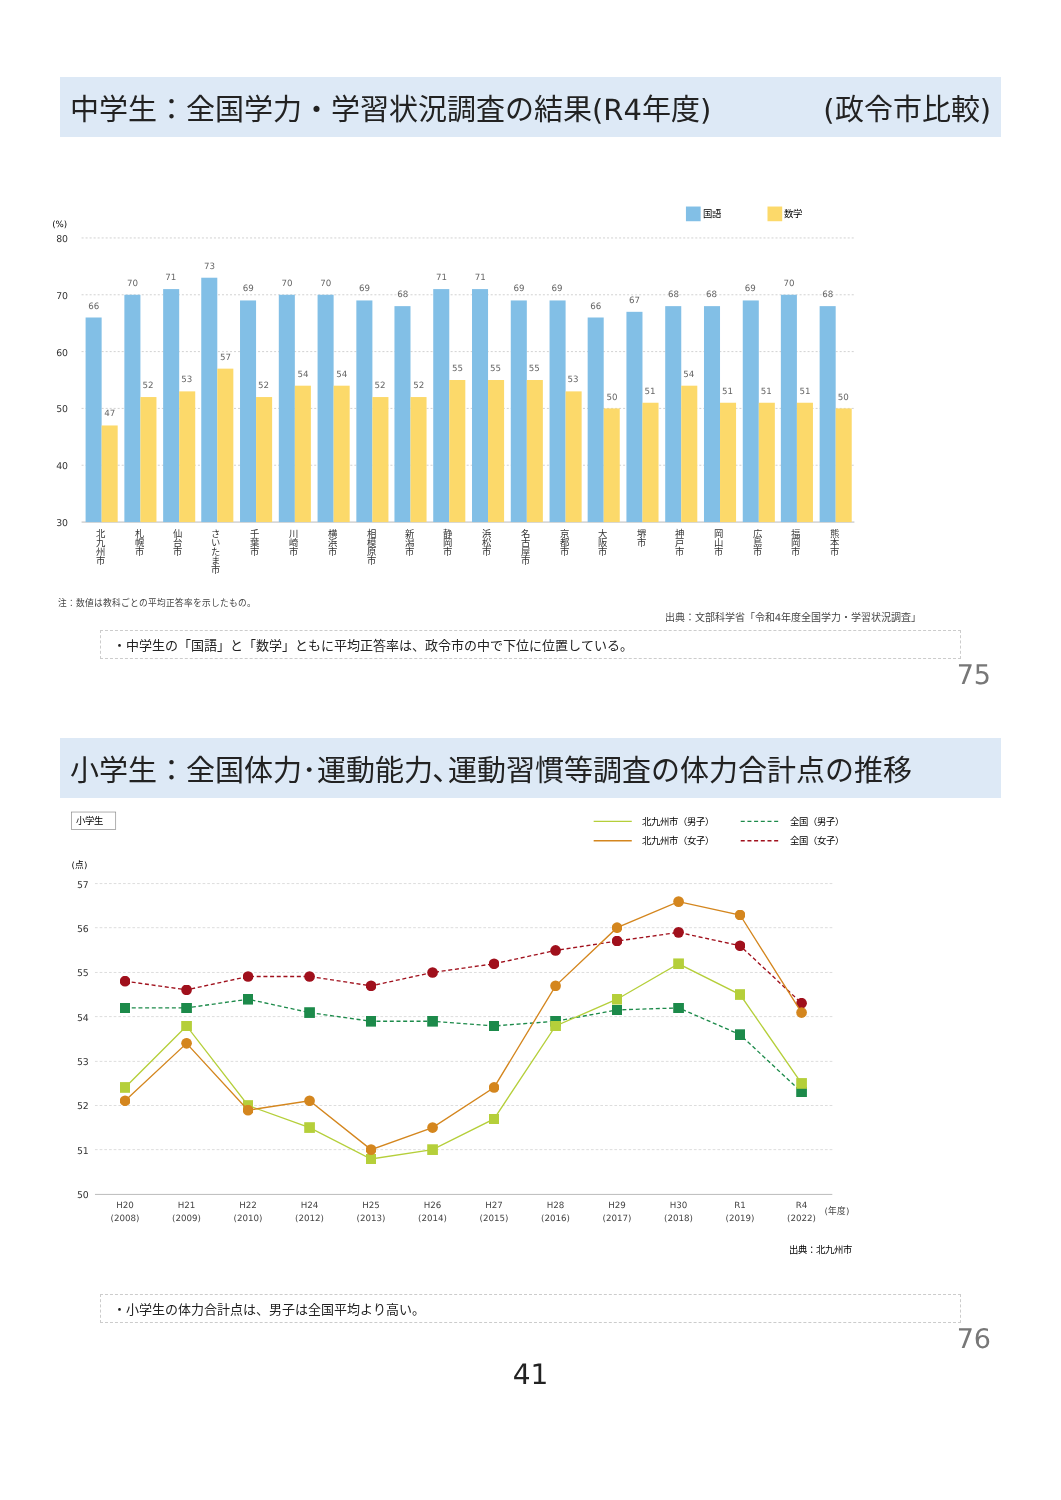中学生：全国学力・学習状況調査の結果(R4年度) (政令市比較)
国語
数学
(%)
80
70
60
50
40
30
66
47
70
52
71
53
73
57
69
52
70
54
70
54
69
52
68
52
71
55
71
55
69
55
69
53
66
50
67
51
68
54
68
51
69
51
70
51
68
50
北九州市
札幌市
仙台市
さいたま市
千葉市
川崎市
横浜市
相模原市
新潟市
静岡市
浜松市
名古屋市
京都市
大阪市
堺市
神戸市
岡山市
広島市
福岡市
熊本市
注：数値は教科ごとの平均正答率を示したもの。
出典：文部科学省「令和4年度全国学力・学習状況調査」
・中学生の「国語」と「数学」ともに平均正答率は、政令市の中で下位に位置している。
75
小学生：全国体力･運動能力､運動習慣等調査の体力合計点の推移
小学生
北九州市（男子）
全国（男子）
北九州市（女子）
全国（女子）
(点)
57
56
55
54
53
52
51
50
H20
(2008)
H21
(2009)
H22
(2010)
H24
(2012)
H25
(2013)
H26
(2014)
H27
(2015)
H28
(2016)
H29
(2017)
H30
(2018)
R1
(2019)
R4
(2022)
(年度)
出典：北九州市
・小学生の体力合計点は、男子は全国平均より高い。
76
41